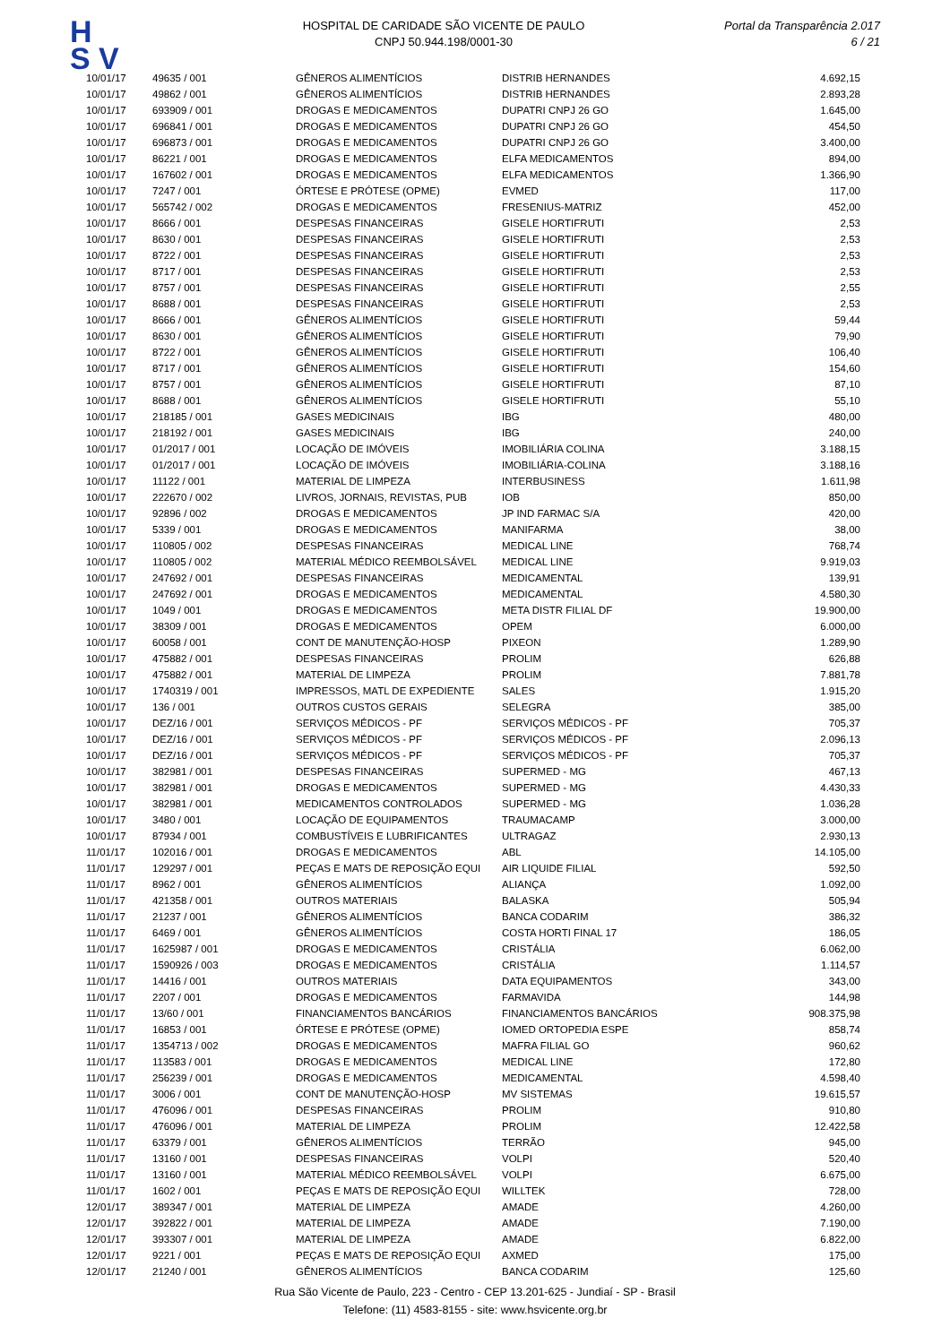H
S V
HOSPITAL DE CARIDADE SÃO VICENTE DE PAULO
CNPJ 50.944.198/0001-30
Portal da Transparência 2.017
6 / 21
| 10/01/17 | 49635 / 001 | GÊNEROS ALIMENTÍCIOS | DISTRIB HERNANDES | 4.692,15 |
| 10/01/17 | 49862 / 001 | GÊNEROS ALIMENTÍCIOS | DISTRIB HERNANDES | 2.893,28 |
| 10/01/17 | 693909 / 001 | DROGAS E MEDICAMENTOS | DUPATRI CNPJ 26 GO | 1.645,00 |
| 10/01/17 | 696841 / 001 | DROGAS E MEDICAMENTOS | DUPATRI CNPJ 26 GO | 454,50 |
| 10/01/17 | 696873 / 001 | DROGAS E MEDICAMENTOS | DUPATRI CNPJ 26 GO | 3.400,00 |
| 10/01/17 | 86221 / 001 | DROGAS E MEDICAMENTOS | ELFA MEDICAMENTOS | 894,00 |
| 10/01/17 | 167602 / 001 | DROGAS E MEDICAMENTOS | ELFA MEDICAMENTOS | 1.366,90 |
| 10/01/17 | 7247 / 001 | ÓRTESE E PRÓTESE (OPME) | EVMED | 117,00 |
| 10/01/17 | 565742 / 002 | DROGAS E MEDICAMENTOS | FRESENIUS-MATRIZ | 452,00 |
| 10/01/17 | 8666 / 001 | DESPESAS FINANCEIRAS | GISELE HORTIFRUTI | 2,53 |
| 10/01/17 | 8630 / 001 | DESPESAS FINANCEIRAS | GISELE HORTIFRUTI | 2,53 |
| 10/01/17 | 8722 / 001 | DESPESAS FINANCEIRAS | GISELE HORTIFRUTI | 2,53 |
| 10/01/17 | 8717 / 001 | DESPESAS FINANCEIRAS | GISELE HORTIFRUTI | 2,53 |
| 10/01/17 | 8757 / 001 | DESPESAS FINANCEIRAS | GISELE HORTIFRUTI | 2,55 |
| 10/01/17 | 8688 / 001 | DESPESAS FINANCEIRAS | GISELE HORTIFRUTI | 2,53 |
| 10/01/17 | 8666 / 001 | GÊNEROS ALIMENTÍCIOS | GISELE HORTIFRUTI | 59,44 |
| 10/01/17 | 8630 / 001 | GÊNEROS ALIMENTÍCIOS | GISELE HORTIFRUTI | 79,90 |
| 10/01/17 | 8722 / 001 | GÊNEROS ALIMENTÍCIOS | GISELE HORTIFRUTI | 106,40 |
| 10/01/17 | 8717 / 001 | GÊNEROS ALIMENTÍCIOS | GISELE HORTIFRUTI | 154,60 |
| 10/01/17 | 8757 / 001 | GÊNEROS ALIMENTÍCIOS | GISELE HORTIFRUTI | 87,10 |
| 10/01/17 | 8688 / 001 | GÊNEROS ALIMENTÍCIOS | GISELE HORTIFRUTI | 55,10 |
| 10/01/17 | 218185 / 001 | GASES MEDICINAIS | IBG | 480,00 |
| 10/01/17 | 218192 / 001 | GASES MEDICINAIS | IBG | 240,00 |
| 10/01/17 | 01/2017 / 001 | LOCAÇÃO DE IMÓVEIS | IMOBILIÁRIA COLINA | 3.188,15 |
| 10/01/17 | 01/2017 / 001 | LOCAÇÃO DE IMÓVEIS | IMOBILIÁRIA-COLINA | 3.188,16 |
| 10/01/17 | 11122 / 001 | MATERIAL DE LIMPEZA | INTERBUSINESS | 1.611,98 |
| 10/01/17 | 222670 / 002 | LIVROS, JORNAIS, REVISTAS, PUB | IOB | 850,00 |
| 10/01/17 | 92896 / 002 | DROGAS E MEDICAMENTOS | JP IND FARMAC S/A | 420,00 |
| 10/01/17 | 5339 / 001 | DROGAS E MEDICAMENTOS | MANIFARMA | 38,00 |
| 10/01/17 | 110805 / 002 | DESPESAS FINANCEIRAS | MEDICAL LINE | 768,74 |
| 10/01/17 | 110805 / 002 | MATERIAL MÉDICO REEMBOLSÁVEL | MEDICAL LINE | 9.919,03 |
| 10/01/17 | 247692 / 001 | DESPESAS FINANCEIRAS | MEDICAMENTAL | 139,91 |
| 10/01/17 | 247692 / 001 | DROGAS E MEDICAMENTOS | MEDICAMENTAL | 4.580,30 |
| 10/01/17 | 1049 / 001 | DROGAS E MEDICAMENTOS | META DISTR FILIAL DF | 19.900,00 |
| 10/01/17 | 38309 / 001 | DROGAS E MEDICAMENTOS | OPEM | 6.000,00 |
| 10/01/17 | 60058 / 001 | CONT DE MANUTENÇÃO-HOSP | PIXEON | 1.289,90 |
| 10/01/17 | 475882 / 001 | DESPESAS FINANCEIRAS | PROLIM | 626,88 |
| 10/01/17 | 475882 / 001 | MATERIAL DE LIMPEZA | PROLIM | 7.881,78 |
| 10/01/17 | 1740319 / 001 | IMPRESSOS, MATL DE EXPEDIENTE | SALES | 1.915,20 |
| 10/01/17 | 136 / 001 | OUTROS CUSTOS GERAIS | SELEGRA | 385,00 |
| 10/01/17 | DEZ/16 / 001 | SERVIÇOS MÉDICOS - PF | SERVIÇOS MÉDICOS - PF | 705,37 |
| 10/01/17 | DEZ/16 / 001 | SERVIÇOS MÉDICOS - PF | SERVIÇOS MÉDICOS - PF | 2.096,13 |
| 10/01/17 | DEZ/16 / 001 | SERVIÇOS MÉDICOS - PF | SERVIÇOS MÉDICOS - PF | 705,37 |
| 10/01/17 | 382981 / 001 | DESPESAS FINANCEIRAS | SUPERMED - MG | 467,13 |
| 10/01/17 | 382981 / 001 | DROGAS E MEDICAMENTOS | SUPERMED - MG | 4.430,33 |
| 10/01/17 | 382981 / 001 | MEDICAMENTOS CONTROLADOS | SUPERMED - MG | 1.036,28 |
| 10/01/17 | 3480 / 001 | LOCAÇÃO DE EQUIPAMENTOS | TRAUMACAMP | 3.000,00 |
| 10/01/17 | 87934 / 001 | COMBUSTÍVEIS E LUBRIFICANTES | ULTRAGAZ | 2.930,13 |
| 11/01/17 | 102016 / 001 | DROGAS E MEDICAMENTOS | ABL | 14.105,00 |
| 11/01/17 | 129297 / 001 | PEÇAS E MATS DE REPOSIÇÃO EQUI | AIR LIQUIDE FILIAL | 592,50 |
| 11/01/17 | 8962 / 001 | GÊNEROS ALIMENTÍCIOS | ALIANÇA | 1.092,00 |
| 11/01/17 | 421358 / 001 | OUTROS MATERIAIS | BALASKA | 505,94 |
| 11/01/17 | 21237 / 001 | GÊNEROS ALIMENTÍCIOS | BANCA CODARIM | 386,32 |
| 11/01/17 | 6469 / 001 | GÊNEROS ALIMENTÍCIOS | COSTA HORTI FINAL 17 | 186,05 |
| 11/01/17 | 1625987 / 001 | DROGAS E MEDICAMENTOS | CRISTÁLIA | 6.062,00 |
| 11/01/17 | 1590926 / 003 | DROGAS E MEDICAMENTOS | CRISTÁLIA | 1.114,57 |
| 11/01/17 | 14416 / 001 | OUTROS MATERIAIS | DATA EQUIPAMENTOS | 343,00 |
| 11/01/17 | 2207 / 001 | DROGAS E MEDICAMENTOS | FARMAVIDA | 144,98 |
| 11/01/17 | 13/60 / 001 | FINANCIAMENTOS BANCÁRIOS | FINANCIAMENTOS BANCÁRIOS | 908.375,98 |
| 11/01/17 | 16853 / 001 | ÓRTESE E PRÓTESE (OPME) | IOMED ORTOPEDIA ESPE | 858,74 |
| 11/01/17 | 1354713 / 002 | DROGAS E MEDICAMENTOS | MAFRA FILIAL GO | 960,62 |
| 11/01/17 | 113583 / 001 | DROGAS E MEDICAMENTOS | MEDICAL LINE | 172,80 |
| 11/01/17 | 256239 / 001 | DROGAS E MEDICAMENTOS | MEDICAMENTAL | 4.598,40 |
| 11/01/17 | 3006 / 001 | CONT DE MANUTENÇÃO-HOSP | MV SISTEMAS | 19.615,57 |
| 11/01/17 | 476096 / 001 | DESPESAS FINANCEIRAS | PROLIM | 910,80 |
| 11/01/17 | 476096 / 001 | MATERIAL DE LIMPEZA | PROLIM | 12.422,58 |
| 11/01/17 | 63379 / 001 | GÊNEROS ALIMENTÍCIOS | TERRÃO | 945,00 |
| 11/01/17 | 13160 / 001 | DESPESAS FINANCEIRAS | VOLPI | 520,40 |
| 11/01/17 | 13160 / 001 | MATERIAL MÉDICO REEMBOLSÁVEL | VOLPI | 6.675,00 |
| 11/01/17 | 1602 / 001 | PEÇAS E MATS DE REPOSIÇÃO EQUI | WILLTEK | 728,00 |
| 12/01/17 | 389347 / 001 | MATERIAL DE LIMPEZA | AMADE | 4.260,00 |
| 12/01/17 | 392822 / 001 | MATERIAL DE LIMPEZA | AMADE | 7.190,00 |
| 12/01/17 | 393307 / 001 | MATERIAL DE LIMPEZA | AMADE | 6.822,00 |
| 12/01/17 | 9221 / 001 | PEÇAS E MATS DE REPOSIÇÃO EQUI | AXMED | 175,00 |
| 12/01/17 | 21240 / 001 | GÊNEROS ALIMENTÍCIOS | BANCA CODARIM | 125,60 |
Rua São Vicente de Paulo, 223 - Centro - CEP 13.201-625 - Jundiaí - SP - Brasil
Telefone: (11) 4583-8155 - site: www.hsvicente.org.br